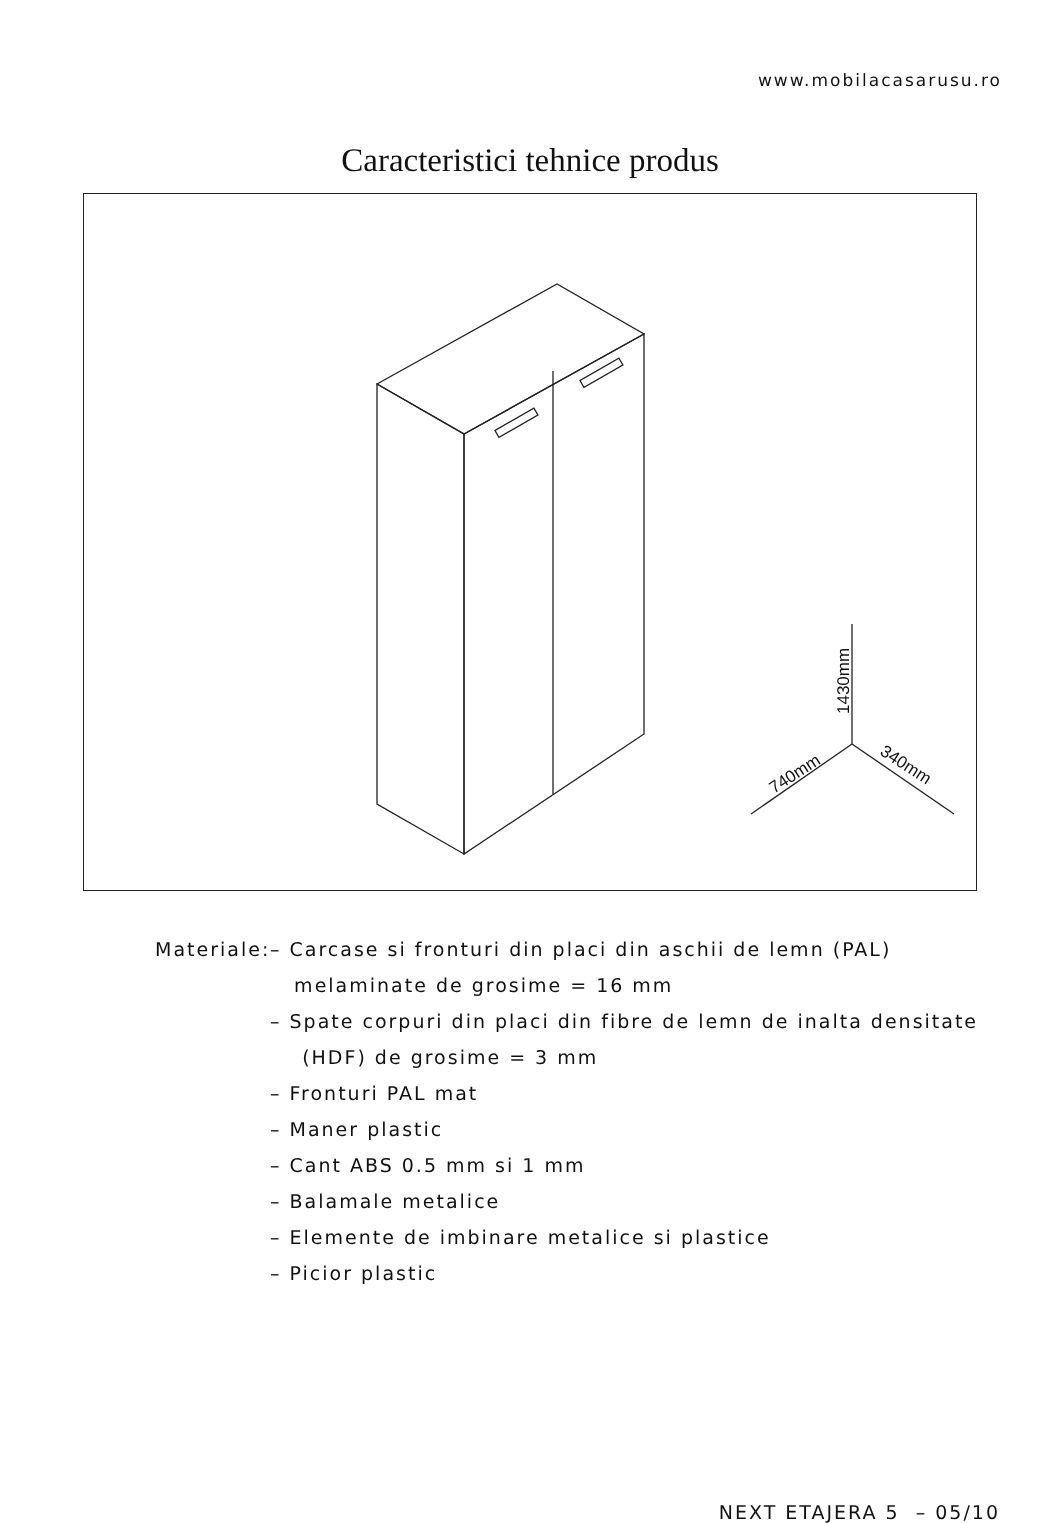www.mobilacasarusu.ro
Caracteristici tehnice produs
1430mm
740mm
340mm
Materiale: – Carcase si fronturi din placi din aschii de lemn (PAL)
melaminate de grosime = 16 mm
– Spate corpuri din placi din fibre de lemn de inalta densitate
(HDF) de grosime = 3 mm
– Fronturi PAL mat
– Maner plastic
– Cant ABS 0.5 mm si 1 mm
– Balamale metalice
– Elemente de imbinare metalice si plastice
– Picior plastic
NEXT ETAJERA 5 – 05/10